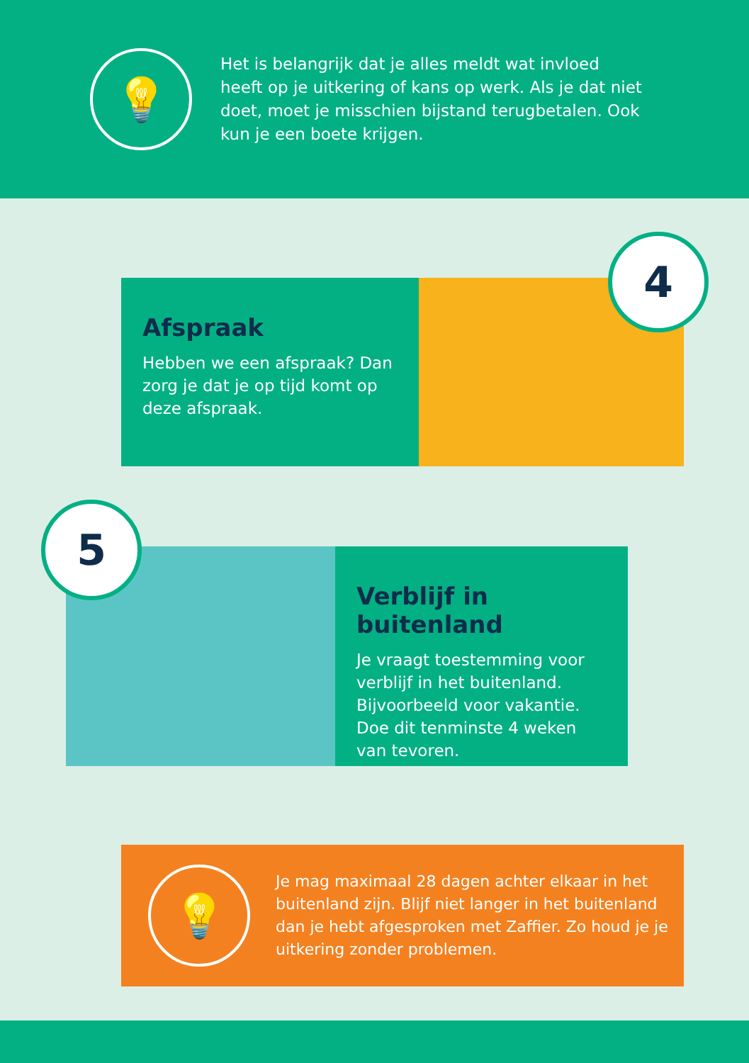💡
Het is belangrijk dat je alles meldt wat invloed heeft op je uitkering of kans op werk. Als je dat niet doet, moet je misschien bijstand terugbetalen. Ook kun je een boete krijgen.
Afspraak
Hebben we een afspraak? Dan zorg je dat je op tijd komt op deze afspraak.
4
Verblijf in buitenland
Je vraagt toestemming voor verblijf in het buitenland. Bijvoorbeeld voor vakantie. Doe dit tenminste 4 weken van tevoren.
5
💡
Je mag maximaal 28 dagen achter elkaar in het buitenland zijn. Blijf niet langer in het buitenland dan je hebt afgesproken met Zaffier. Zo houd je je uitkering zonder problemen.